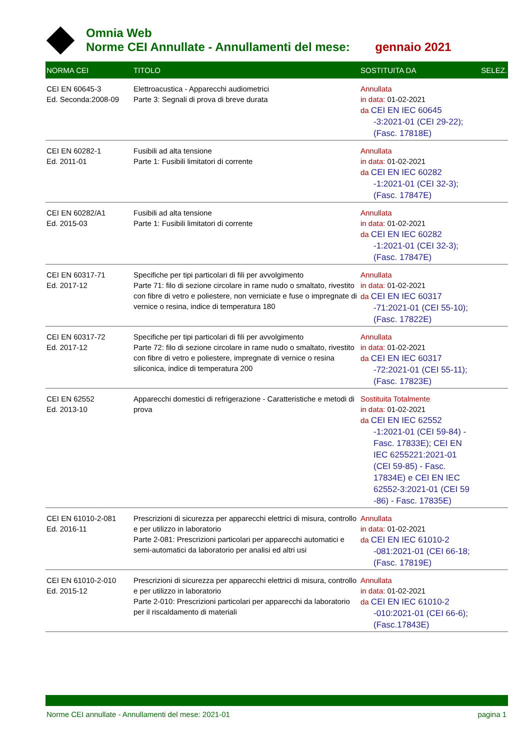Omnia Web
Norme CEI Annullate - Annullamenti del mese: gennaio 2021
| NORMA CEI | TITOLO | SOSTITUITA DA | SELEZ. |
| --- | --- | --- | --- |
| CEI EN 60645-3 Ed. Seconda:2008-09 | Elettroacustica - Apparecchi audiometrici Parte 3: Segnali di prova di breve durata | Annullata in data: 01-02-2021 da CEI EN IEC 60645 -3:2021-01 (CEI 29-22); (Fasc. 17818E) | |
| CEI EN 60282-1 Ed. 2011-01 | Fusibili ad alta tensione Parte 1: Fusibili limitatori di corrente | Annullata in data: 01-02-2021 da CEI EN IEC 60282 -1:2021-01 (CEI 32-3); (Fasc. 17847E) | |
| CEI EN 60282/A1 Ed. 2015-03 | Fusibili ad alta tensione Parte 1: Fusibili limitatori di corrente | Annullata in data: 01-02-2021 da CEI EN IEC 60282 -1:2021-01 (CEI 32-3); (Fasc. 17847E) | |
| CEI EN 60317-71 Ed. 2017-12 | Specifiche per tipi particolari di fili per avvolgimento Parte 71: filo di sezione circolare in rame nudo o smaltato, rivestito con fibre di vetro e poliestere, non verniciate e fuse o impregnate di vernice o resina, indice di temperatura 180 | Annullata in data: 01-02-2021 da CEI EN IEC 60317 -71:2021-01 (CEI 55-10); (Fasc. 17822E) | |
| CEI EN 60317-72 Ed. 2017-12 | Specifiche per tipi particolari di fili per avvolgimento Parte 72: filo di sezione circolare in rame nudo o smaltato, rivestito con fibre di vetro e poliestere, impregnate di vernice o resina siliconica, indice di temperatura 200 | Annullata in data: 01-02-2021 da CEI EN IEC 60317 -72:2021-01 (CEI 55-11); (Fasc. 17823E) | |
| CEI EN 62552 Ed. 2013-10 | Apparecchi domestici di refrigerazione - Caratteristiche e metodi di prova | Sostituita Totalmente in data: 01-02-2021 da CEI EN IEC 62552 -1:2021-01 (CEI 59-84) - Fasc. 17833E); CEI EN IEC 6255221:2021-01 (CEI 59-85) - Fasc. 17834E) e CEI EN IEC 62552-3:2021-01 (CEI 59 -86) - Fasc. 17835E) | |
| CEI EN 61010-2-081 Ed. 2016-11 | Prescrizioni di sicurezza per apparecchi elettrici di misura, controllo e per utilizzo in laboratorio Parte 2-081: Prescrizioni particolari per apparecchi automatici e semi-automatici da laboratorio per analisi ed altri usi | Annullata in data: 01-02-2021 da CEI EN IEC 61010-2 -081:2021-01 (CEI 66-18; (Fasc. 17819E) | |
| CEI EN 61010-2-010 Ed. 2015-12 | Prescrizioni di sicurezza per apparecchi elettrici di misura, controllo e per utilizzo in laboratorio Parte 2-010: Prescrizioni particolari per apparecchi da laboratorio per il riscaldamento di materiali | Annullata in data: 01-02-2021 da CEI EN IEC 61010-2 -010:2021-01 (CEI 66-6); (Fasc.17843E) | |
Norme CEI annullate - Annullamenti del mese: 2021-01 pagina 1